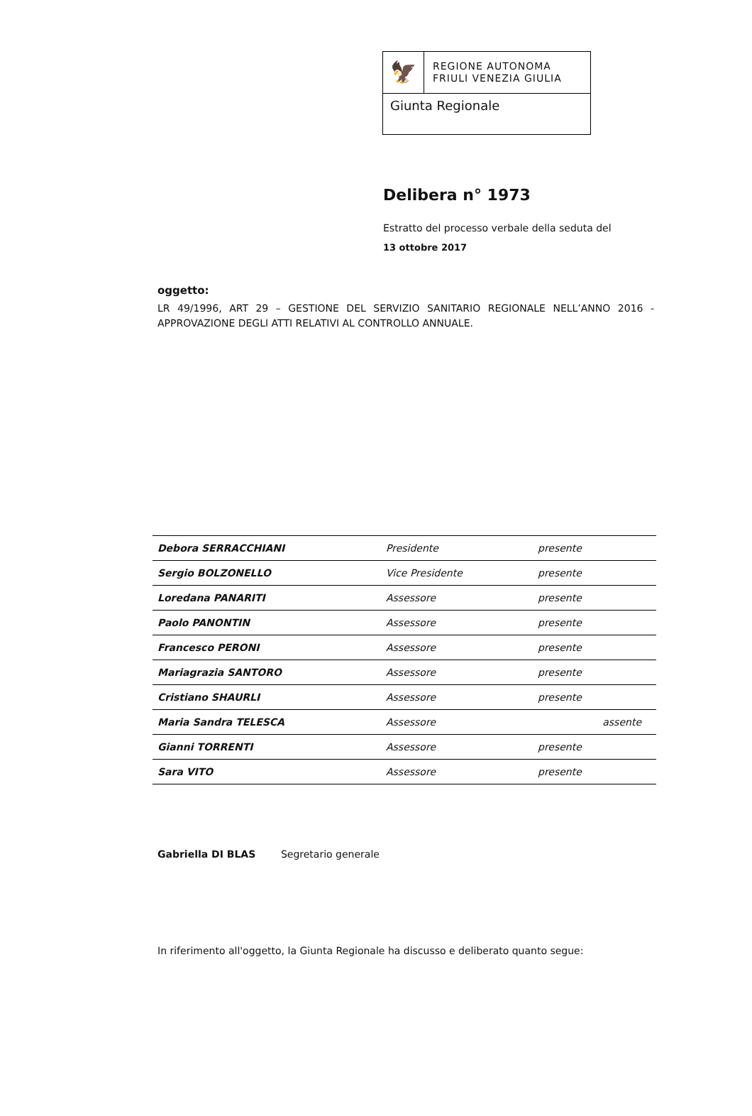🦅
REGIONE AUTONOMA
FRIULI VENEZIA GIULIA
Giunta Regionale
Delibera n° 1973
Estratto del processo verbale della seduta del
13 ottobre 2017
oggetto:
LR 49/1996, ART 29 – GESTIONE DEL SERVIZIO SANITARIO REGIONALE NELL’ANNO 2016 - APPROVAZIONE DEGLI ATTI RELATIVI AL CONTROLLO ANNUALE.
| Debora SERRACCHIANI | Presidente | presente | |
| Sergio BOLZONELLO | Vice Presidente | presente | |
| Loredana PANARITI | Assessore | presente | |
| Paolo PANONTIN | Assessore | presente | |
| Francesco PERONI | Assessore | presente | |
| Mariagrazia SANTORO | Assessore | presente | |
| Cristiano SHAURLI | Assessore | presente | |
| Maria Sandra TELESCA | Assessore | | assente |
| Gianni TORRENTI | Assessore | presente | |
| Sara VITO | Assessore | presente | |
Gabriella DI BLAS Segretario generale
In riferimento all'oggetto, la Giunta Regionale ha discusso e deliberato quanto segue: